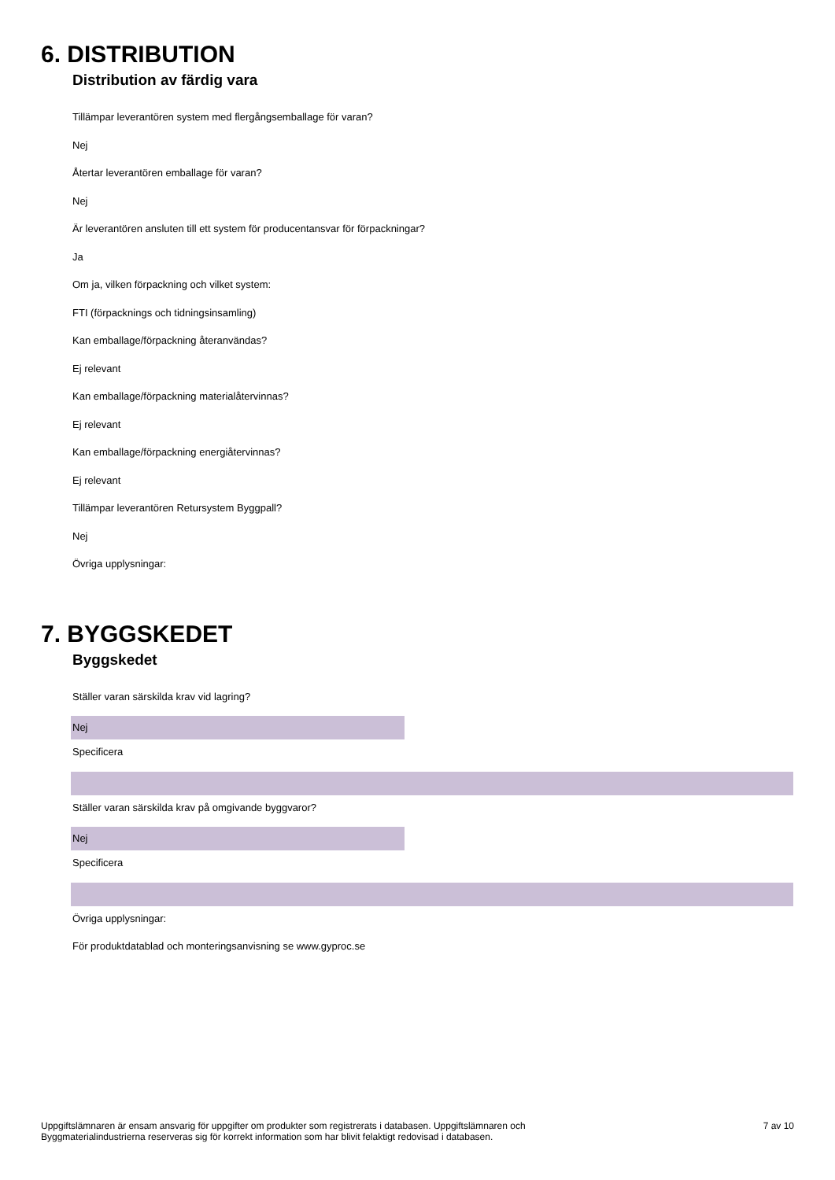6. DISTRIBUTION
Distribution av färdig vara
Tillämpar leverantören system med flergångsemballage för varan?
Nej
Återtar leverantören emballage för varan?
Nej
Är leverantören ansluten till ett system för producentansvar för förpackningar?
Ja
Om ja, vilken förpackning och vilket system:
FTI (förpacknings och tidningsinsamling)
Kan emballage/förpackning återanvändas?
Ej relevant
Kan emballage/förpackning materialåtervinnas?
Ej relevant
Kan emballage/förpackning energiåtervinnas?
Ej relevant
Tillämpar leverantören Retursystem Byggpall?
Nej
Övriga upplysningar:
7. BYGGSKEDET
Byggskedet
Ställer varan särskilda krav vid lagring?
Nej
Specificera
Ställer varan särskilda krav på omgivande byggvaror?
Nej
Specificera
Övriga upplysningar:
För produktdatablad och monteringsanvisning se www.gyproc.se
Uppgiftslämnaren är ensam ansvarig för uppgifter om produkter som registrerats i databasen. Uppgiftslämnaren och
Byggmaterialindustrierna reserveras sig för korrekt information som har blivit felaktigt redovisad i databasen.
7 av 10